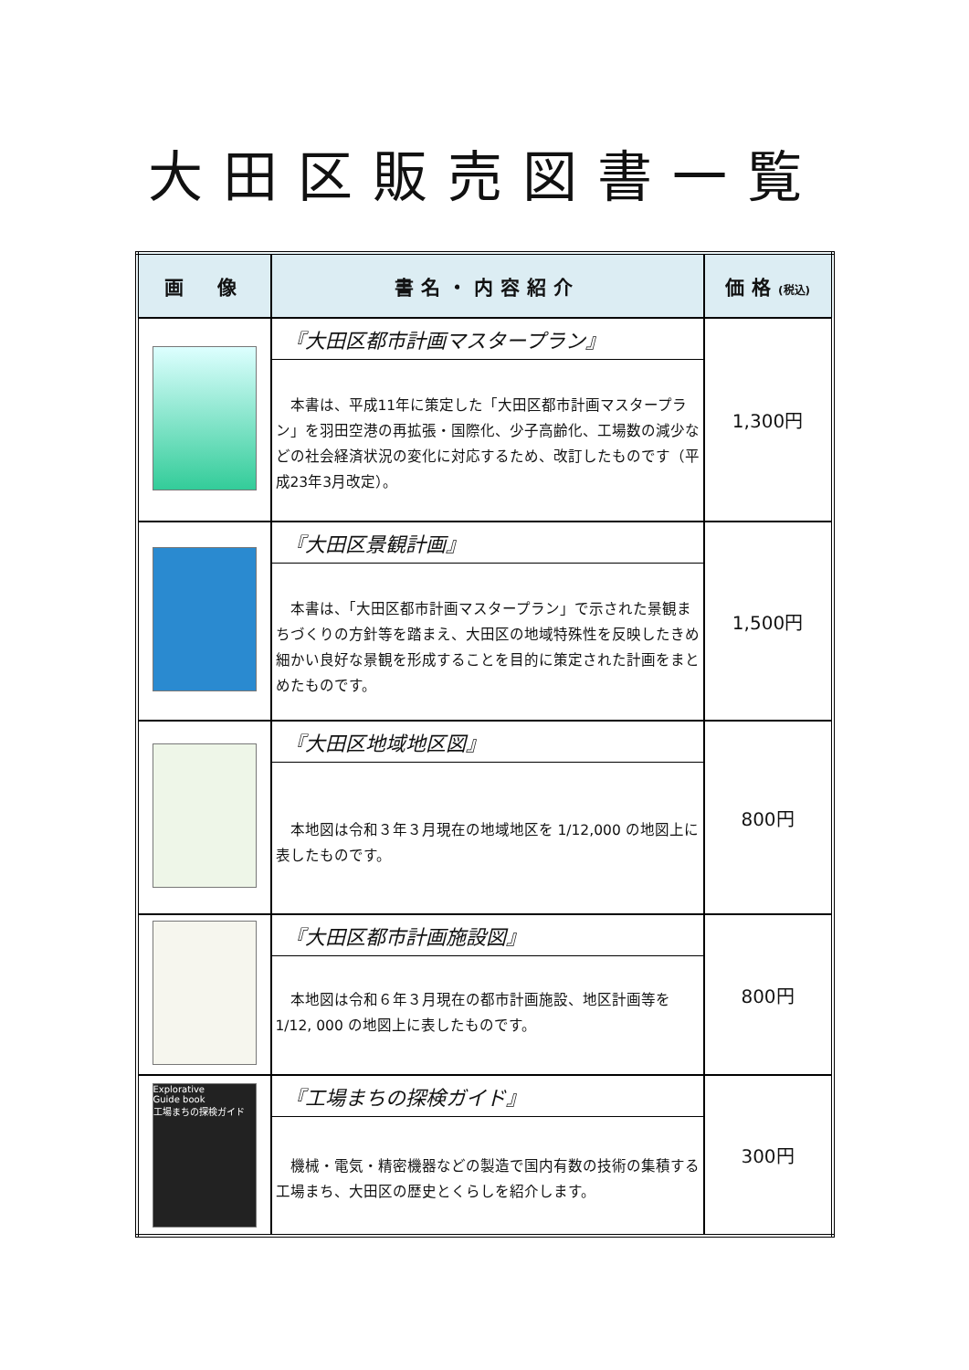大田区販売図書一覧
| 画 像 | 書名・内容紹介 | 価格 (税込) |
| --- | --- | --- |
| | 『大田区都市計画マスタープラン』 本書は、平成11年に策定した「大田区都市計画マスタープラン」を羽田空港の再拡張・国際化、少子高齢化、工場数の減少などの社会経済状況の変化に対応するため、改訂したものです（平成23年3月改定）。 | 1,300円 |
| | 『大田区景観計画』 本書は、「大田区都市計画マスタープラン」で示された景観まちづくりの方針等を踏まえ、大田区の地域特殊性を反映したきめ細かい良好な景観を形成することを目的に策定された計画をまとめたものです。 | 1,500円 |
| | 『大田区地域地区図』 本地図は令和３年３月現在の地域地区を 1/12,000 の地図上に表したものです。 | 800円 |
| | 『大田区都市計画施設図』 本地図は令和６年３月現在の都市計画施設、地区計画等を1/12, 000 の地図上に表したものです。 | 800円 |
| Explorative Guide book 工場まちの探検ガイド | 『工場まちの探検ガイド』 機械・電気・精密機器などの製造で国内有数の技術の集積する工場まち、大田区の歴史とくらしを紹介します。 | 300円 |